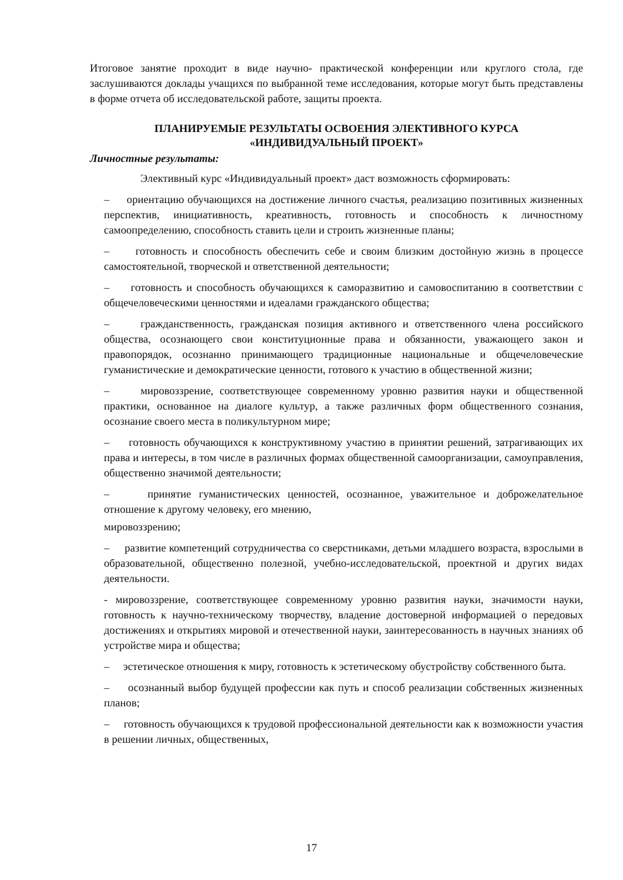Итоговое занятие проходит в виде научно- практической конференции или круглого стола, где заслушиваются доклады учащихся по выбранной теме исследования, которые могут быть представлены в форме отчета об исследовательской работе, защиты проекта.
ПЛАНИРУЕМЫЕ РЕЗУЛЬТАТЫ ОСВОЕНИЯ ЭЛЕКТИВНОГО КУРСА
«ИНДИВИДУАЛЬНЫЙ ПРОЕКТ»
Личностные результаты:
Элективный курс «Индивидуальный проект» даст возможность сформировать:
– ориентацию обучающихся на достижение личного счастья, реализацию позитивных жизненных перспектив, инициативность, креативность, готовность и способность к личностному самоопределению, способность ставить цели и строить жизненные планы;
– готовность и способность обеспечить себе и своим близким достойную жизнь в процессе самостоятельной, творческой и ответственной деятельности;
– готовность и способность обучающихся к саморазвитию и самовоспитанию в соответствии с общечеловеческими ценностями и идеалами гражданского общества;
– гражданственность, гражданская позиция активного и ответственного члена российского общества, осознающего свои конституционные права и обязанности, уважающего закон и правопорядок, осознанно принимающего традиционные национальные и общечеловеческие гуманистические и демократические ценности, готового к участию в общественной жизни;
– мировоззрение, соответствующее современному уровню развития науки и общественной практики, основанное на диалоге культур, а также различных форм общественного сознания, осознание своего места в поликультурном мире;
– готовность обучающихся к конструктивному участию в принятии решений, затрагивающих их права и интересы, в том числе в различных формах общественной самоорганизации, самоуправления, общественно значимой деятельности;
– принятие гуманистических ценностей, осознанное, уважительное и доброжелательное отношение к другому человеку, его мнению,
мировоззрению;
– развитие компетенций сотрудничества со сверстниками, детьми младшего возраста, взрослыми в образовательной, общественно полезной, учебно-исследовательской, проектной и других видах деятельности.
- мировоззрение, соответствующее современному уровню развития науки, значимости науки, готовность к научно-техническому творчеству, владение достоверной информацией о передовых достижениях и открытиях мировой и отечественной науки, заинтересованность в научных знаниях об устройстве мира и общества;
– эстетическое отношения к миру, готовность к эстетическому обустройству собственного быта.
– осознанный выбор будущей профессии как путь и способ реализации собственных жизненных планов;
– готовность обучающихся к трудовой профессиональной деятельности как к возможности участия в решении личных, общественных,
17